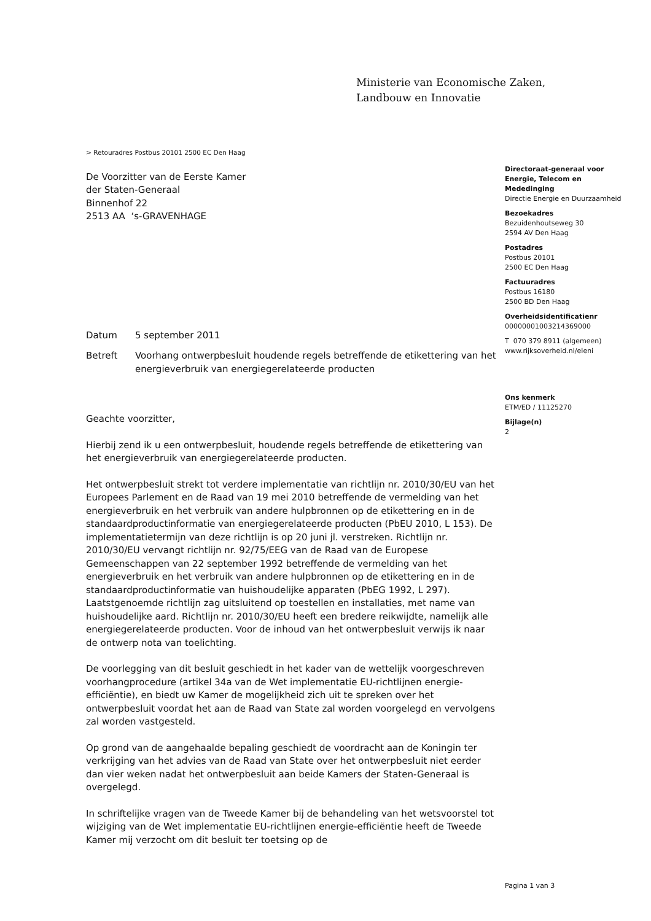Ministerie van Economische Zaken,
Landbouw en Innovatie
> Retouradres Postbus 20101 2500 EC Den Haag
De Voorzitter van de Eerste Kamer
der Staten-Generaal
Binnenhof 22
2513 AA ‘s-GRAVENHAGE
Datum 5 september 2011
Betreft Voorhang ontwerpbesluit houdende regels betreffende de etikettering van het energieverbruik van energiegerelateerde producten
Geachte voorzitter,
Hierbij zend ik u een ontwerpbesluit, houdende regels betreffende de etikettering van het energieverbruik van energiegerelateerde producten.
Het ontwerpbesluit strekt tot verdere implementatie van richtlijn nr. 2010/30/EU van het Europees Parlement en de Raad van 19 mei 2010 betreffende de vermelding van het energieverbruik en het verbruik van andere hulpbronnen op de etikettering en in de standaardproductinformatie van energiegerelateerde producten (PbEU 2010, L 153). De implementatietermijn van deze richtlijn is op 20 juni jl. verstreken. Richtlijn nr. 2010/30/EU vervangt richtlijn nr. 92/75/EEG van de Raad van de Europese Gemeenschappen van 22 september 1992 betreffende de vermelding van het energieverbruik en het verbruik van andere hulpbronnen op de etikettering en in de standaardproductinformatie van huishoudelijke apparaten (PbEG 1992, L 297). Laatstgenoemde richtlijn zag uitsluitend op toestellen en installaties, met name van huishoudelijke aard. Richtlijn nr. 2010/30/EU heeft een bredere reikwijdte, namelijk alle energiegerelateerde producten. Voor de inhoud van het ontwerpbesluit verwijs ik naar de ontwerp nota van toelichting.
De voorlegging van dit besluit geschiedt in het kader van de wettelijk voorgeschreven voorhangprocedure (artikel 34a van de Wet implementatie EU-richtlijnen energie-efficiëntie), en biedt uw Kamer de mogelijkheid zich uit te spreken over het ontwerpbesluit voordat het aan de Raad van State zal worden voorgelegd en vervolgens zal worden vastgesteld.
Op grond van de aangehaalde bepaling geschiedt de voordracht aan de Koningin ter verkrijging van het advies van de Raad van State over het ontwerpbesluit niet eerder dan vier weken nadat het ontwerpbesluit aan beide Kamers der Staten-Generaal is overgelegd.
In schriftelijke vragen van de Tweede Kamer bij de behandeling van het wetsvoorstel tot wijziging van de Wet implementatie EU-richtlijnen energie-efficiëntie heeft de Tweede Kamer mij verzocht om dit besluit ter toetsing op de
Directoraat-generaal voor Energie, Telecom en Mededinging
Directie Energie en Duurzaamheid
Bezoekadres
Bezuidenhoutseweg 30
2594 AV Den Haag
Postadres
Postbus 20101
2500 EC Den Haag
Factuuradres
Postbus 16180
2500 BD Den Haag
Overheidsidentificatienr
00000001003214369000
T 070 379 8911 (algemeen)
www.rijksoverheid.nl/eleni
Ons kenmerk
ETM/ED / 11125270
Bijlage(n)
2
Pagina 1 van 3